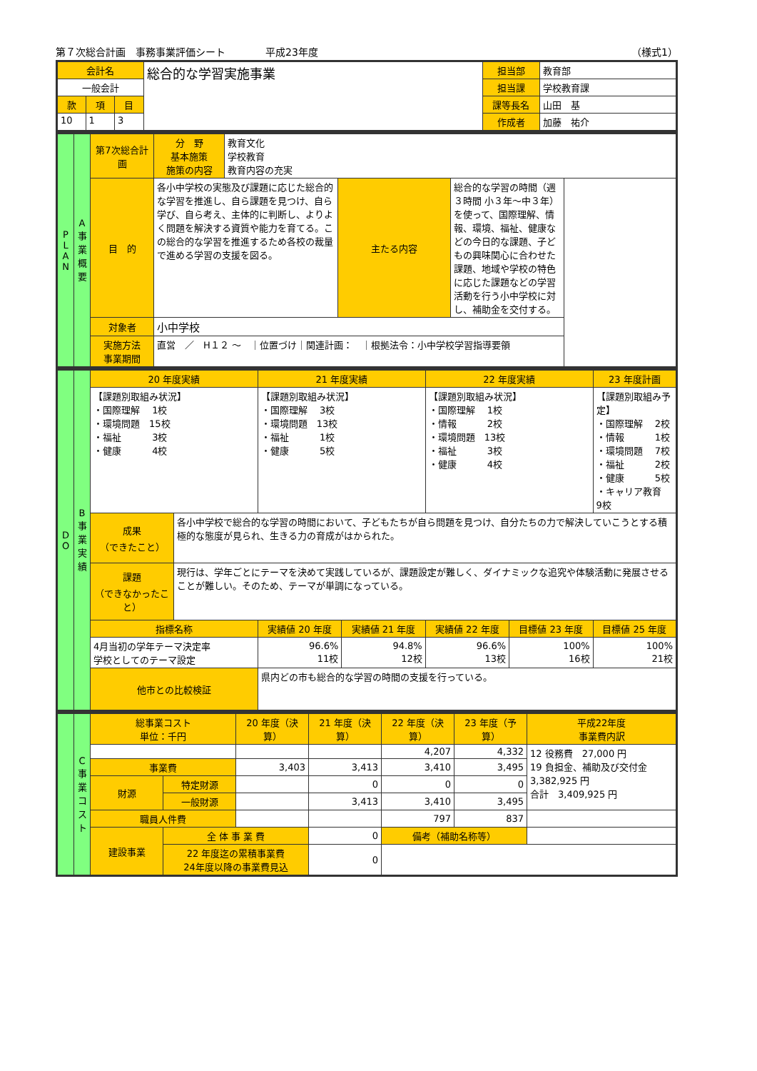第７次総合計画　事務事業評価シート　　　　平成23年度 （様式1）
| 会計名 | | | 総合的な学習実施事業 | 担当部 | 教育部 |
| 一般会計 | | | | 担当課 | 学校教育課 |
| 款 | 項 | 目 | | 課等長名 | 山田 基 |
| 10 | 1 | 3 | | 作成者 | 加藤 祐介 |
| P L A N | A 事業概要 | 第7次総合計画 | 分 野 基本施策 施策の内容 | 教育文化 学校教育 教育内容の充実 | | |
| | | 目 的 | 各小中学校の実態及び課題に応じた総合的な学習を推進し、自ら課題を見つけ、自ら学び、自ら考え、主体的に判断し、よりよく問題を解決する資質や能力を育てる。この総合的な学習を推進するため各校の裁量で進める学習の支援を図る。 | | 主たる内容 | 総合的な学習の時間（週３時間 小３年～中３年）を使って、国際理解、情報、環境、福祉、健康などの今日的な課題、子どもの興味関心に合わせた課題、地域や学校の特色に応じた課題などの学習活動を行う小中学校に対し、補助金を交付する。 |
| | | 対象者 | 小中学校 | | | |
| | | 実施方法 事業期間 | 直営 ／ H１２ ～ ｜位置づけ｜関連計画： ｜根拠法令：小中学校学習指導要領 | | | |
| D O | B 事業実績 | 20 年度実績 | | 21 年度実績 | | 22 年度実績 | | 23 年度計画 |
| | | 【課題別取組み状況】 ・国際理解 1校 ・環境問題 15校 ・福祉 3校 ・健康 4校 | | 【課題別取組み状況】 ・国際理解 3校 ・環境問題 13校 ・福祉 1校 ・健康 5校 | | 【課題別取組み状況】 ・国際理解 1校 ・情報 2校 ・環境問題 13校 ・福祉 3校 ・健康 4校 | | 【課題別取組み予定】 ・国際理解 2校 ・情報 1校 ・環境問題 7校 ・福祉 2校 ・健康 5校 ・キャリア教育 9校 |
| | | 成果 （できたこと） | 各小中学校で総合的な学習の時間において、子どもたちが自ら問題を見つけ、自分たちの力で解決していこうとする積極的な態度が見られ、生きる力の育成がはかられた。 | | | | | |
| | | 課題 （できなかったこと） | 現行は、学年ごとにテーマを決めて実践しているが、課題設定が難しく、ダイナミックな追究や体験活動に発展させることが難しい。そのため、テーマが単調になっている。 | | | | | |
| | | 指標名称 | | 実績値 20 年度 | 実績値 21 年度 | 実績値 22 年度 | 目標値 23 年度 | 目標値 25 年度 |
| | | 4月当初の学年テーマ決定率 学校としてのテーマ設定 | | 96.6% 11校 | 94.8% 12校 | 96.6% 13校 | 100% 16校 | 100% 21校 |
| | | 他市との比較検証 | | 県内どの市も総合的な学習の時間の支援を行っている。 | | | | |
| | C 事業コスト | 総事業コスト 単位：千円 | | 20 年度（決算） | 21 年度（決算） | 22 年度（決算） | 23 年度（予算） | 平成22年度 事業費内訳 |
| | | | | | | 4,207 | 4,332 | 12 役務費 27,000 円 19 負担金、補助及び交付金 3,382,925 円 合計 3,409,925 円 |
| | | 事業費 | | 3,403 | 3,413 | 3,410 | 3,495 | |
| | | 財源 | 特定財源 | | 0 | 0 | 0 | |
| | | | 一般財源 | | 3,413 | 3,410 | 3,495 | |
| | | 職員人件費 | | | | 797 | 837 | |
| | | 建設事業 | 全 体 事 業 費 | | 0 | 備考（補助名称等） | | |
| | | | 22 年度迄の累積事業費 24年度以降の事業費見込 | | 0 | | | |